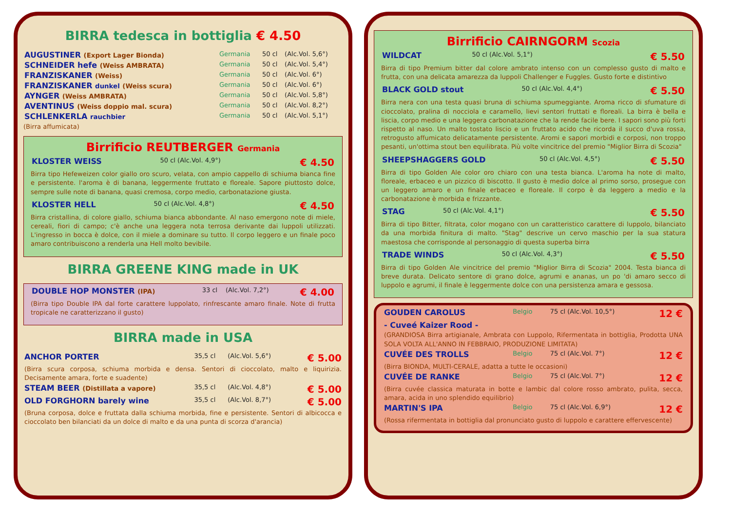BIRRA tedesca in bottiglia € 4.50
| AUGUSTINER (Export Lager Bionda) | Germania | 50 cl | (Alc.Vol. 5,6°) |
| SCHNEIDER hefe (Weiss AMBRATA) | Germania | 50 cl | (Alc.Vol. 5,4°) |
| FRANZISKANER (Weiss) | Germania | 50 cl | (Alc.Vol. 6°) |
| FRANZISKANER dunkel (Weiss scura) | Germania | 50 cl | (Alc.Vol. 6°) |
| AYNGER (Weiss AMBRATA) | Germania | 50 cl | (Alc.Vol. 5,8°) |
| AVENTINUS (Weiss doppio mal. scura) | Germania | 50 cl | (Alc.Vol. 8,2°) |
| SCHLENKERLA rauchbier | Germania | 50 cl | (Alc.Vol. 5,1°) |
(Birra affumicata)
Birrificio REUTBERGER Germania
| KLOSTER WEISS | 50 cl (Alc.Vol. 4,9°) | € 4.50 |
Birra tipo Hefeweizen color giallo oro scuro, velata, con ampio cappello di schiuma bianca fine e persistente. l'aroma è di banana, leggermente fruttato e floreale. Sapore piuttosto dolce, sempre sulle note di banana, quasi cremosa, corpo medio, carbonatazione giusta.
| KLOSTER HELL | 50 cl (Alc.Vol. 4,8°) | € 4.50 |
Birra cristallina, di colore giallo, schiuma bianca abbondante. Al naso emergono note di miele, cereali, fiori di campo; c'è anche una leggera nota terrosa derivante dai luppoli utilizzati. L'ingresso in bocca è dolce, con il miele a dominare su tutto. Il corpo leggero e un finale poco amaro contribuiscono a renderla una Hell molto bevibile.
BIRRA GREENE KING made in UK
| DOUBLE HOP MONSTER (IPA) | 33 cl | (Alc.Vol. 7,2°) | € 4.00 |
(Birra tipo Double IPA dal forte carattere luppolato, rinfrescante amaro finale. Note di frutta tropicale ne caratterizzano il gusto)
BIRRA made in USA
| ANCHOR PORTER | 35,5 cl | (Alc.Vol. 5,6°) | € 5.00 |
| (Birra scura corposa, schiuma morbida e densa. Sentori di cioccolato, malto e liquirizia. Decisamente amara, forte e suadente) | | | |
| STEAM BEER (Distillata a vapore) | 35,5 cl | (Alc.Vol. 4,8°) | € 5.00 |
| OLD FORGHORN barely wine | 35,5 cl | (Alc.Vol. 8,7°) | € 5.00 |
| (Bruna corposa, dolce e fruttata dalla schiuma morbida, fine e persistente. Sentori di albicocca e cioccolato ben bilanciati da un dolce di malto e da una punta di scorza d'arancia) | | | |
Birrificio CAIRNGORM Scozia
| WILDCAT | 50 cl (Alc.Vol. 5,1°) | € 5.50 |
Birra di tipo Premium bitter dal colore ambrato intenso con un complesso gusto di malto e frutta, con una delicata amarezza da luppoli Challenger e Fuggles. Gusto forte e distintivo
| BLACK GOLD stout | 50 cl (Alc.Vol. 4,4°) | € 5.50 |
Birra nera con una testa quasi bruna di schiuma spumeggiante. Aroma ricco di sfumature di cioccolato, pralina di nocciola e caramello, lievi sentori fruttati e floreali. La birra è bella e liscia, corpo medio e una leggera carbonatazione che la rende facile bere. I sapori sono più forti rispetto al naso. Un malto tostato liscio e un fruttato acido che ricorda il succo d'uva rossa, retrogusto affumicato delicatamente persistente. Aromi e sapori morbidi e corposi, non troppo pesanti, un'ottima stout ben equilibrata. Più volte vincitrice del premio "Miglior Birra di Scozia"
| SHEEPSHAGGERS GOLD | 50 cl (Alc.Vol. 4,5°) | € 5.50 |
Birra di tipo Golden Ale color oro chiaro con una testa bianca. L'aroma ha note di malto, floreale, erbaceo e un pizzico di biscotto. Il gusto è medio dolce al primo sorso, prosegue con un leggero amaro e un finale erbaceo e floreale. Il corpo è da leggero a medio e la carbonatazione è morbida e frizzante.
| STAG | 50 cl (Alc.Vol. 4,1°) | € 5.50 |
Birra di tipo Bitter, filtrata, color mogano con un caratteristico carattere di luppolo, bilanciato da una morbida finitura di malto. "Stag" descrive un cervo maschio per la sua statura maestosa che corrisponde al personaggio di questa superba birra
| TRADE WINDS | 50 cl (Alc.Vol. 4,3°) | € 5.50 |
Birra di tipo Golden Ale vincitrice del premio "Miglior Birra di Scozia" 2004. Testa bianca di breve durata. Delicato sentore di grano dolce, agrumi e ananas, un po 'di amaro secco di luppolo e agrumi, il finale è leggermente dolce con una persistenza amara e gessosa.
| GOUDEN CAROLUS | Belgio | 75 cl (Alc.Vol. 10,5°) | 12 € |
| - Cuveé Kaizer Rood - | | | |
| (GRANDIOSA Birra artigianale, Ambrata con Luppolo, Rifermentata in bottiglia, Prodotta UNA SOLA VOLTA ALL'ANNO IN FEBBRAIO, PRODUZIONE LIMITATA) | | | |
| CUVÉE DES TROLLS | Belgio | 75 cl (Alc.Vol. 7°) | 12 € |
| (Birra BIONDA, MULTI-CERALE, adatta a tutte le occasioni) | | | |
| CUVÉE DE RANKE | Belgio | 75 cl (Alc.Vol. 7°) | 12 € |
| (Birra cuvée classica maturata in botte e lambic dal colore rosso ambrato, pulita, secca, amara, acida in uno splendido equilibrio) | | | |
| MARTIN'S IPA | Belgio | 75 cl (Alc.Vol. 6,9°) | 12 € |
| (Rossa rifermentata in bottiglia dal pronunciato gusto di luppolo e carattere effervescente) | | | |